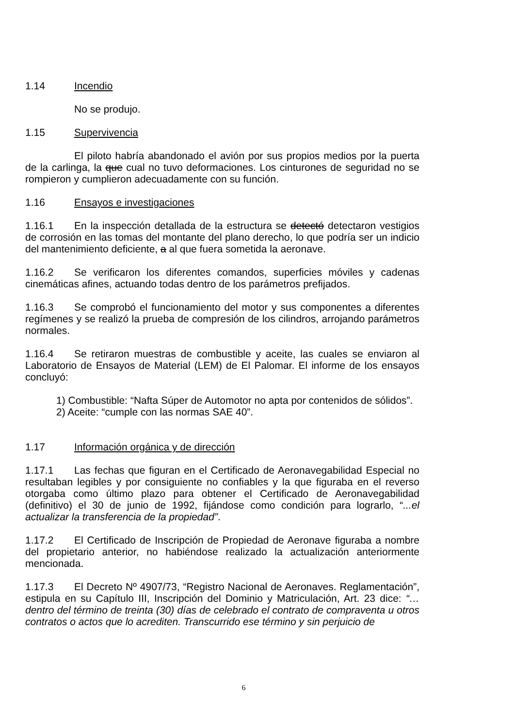1.14 Incendio
No se produjo.
1.15 Supervivencia
El piloto habría abandonado el avión por sus propios medios por la puerta de la carlinga, la que cual no tuvo deformaciones. Los cinturones de seguridad no se rompieron y cumplieron adecuadamente con su función.
1.16 Ensayos e investigaciones
1.16.1 En la inspección detallada de la estructura se detectó detectaron vestigios de corrosión en las tomas del montante del plano derecho, lo que podría ser un indicio del mantenimiento deficiente, a al que fuera sometida la aeronave.
1.16.2 Se verificaron los diferentes comandos, superficies móviles y cadenas cinemáticas afines, actuando todas dentro de los parámetros prefijados.
1.16.3 Se comprobó el funcionamiento del motor y sus componentes a diferentes regímenes y se realizó la prueba de compresión de los cilindros, arrojando parámetros normales.
1.16.4 Se retiraron muestras de combustible y aceite, las cuales se enviaron al Laboratorio de Ensayos de Material (LEM) de El Palomar. El informe de los ensayos concluyó:
1) Combustible: “Nafta Súper de Automotor no apta por contenidos de sólidos”.
2) Aceite: “cumple con las normas SAE 40”.
1.17 Información orgánica y de dirección
1.17.1 Las fechas que figuran en el Certificado de Aeronavegabilidad Especial no resultaban legibles y por consiguiente no confiables y la que figuraba en el reverso otorgaba como último plazo para obtener el Certificado de Aeronavegabilidad (definitivo) el 30 de junio de 1992, fijándose como condición para lograrlo, “...el actualizar la transferencia de la propiedad”.
1.17.2 El Certificado de Inscripción de Propiedad de Aeronave figuraba a nombre del propietario anterior, no habiéndose realizado la actualización anteriormente mencionada.
1.17.3 El Decreto Nº 4907/73, “Registro Nacional de Aeronaves. Reglamentación”, estipula en su Capítulo III, Inscripción del Dominio y Matriculación, Art. 23 dice: “… dentro del término de treinta (30) días de celebrado el contrato de compraventa u otros contratos o actos que lo acrediten. Transcurrido ese término y sin perjuicio de
6